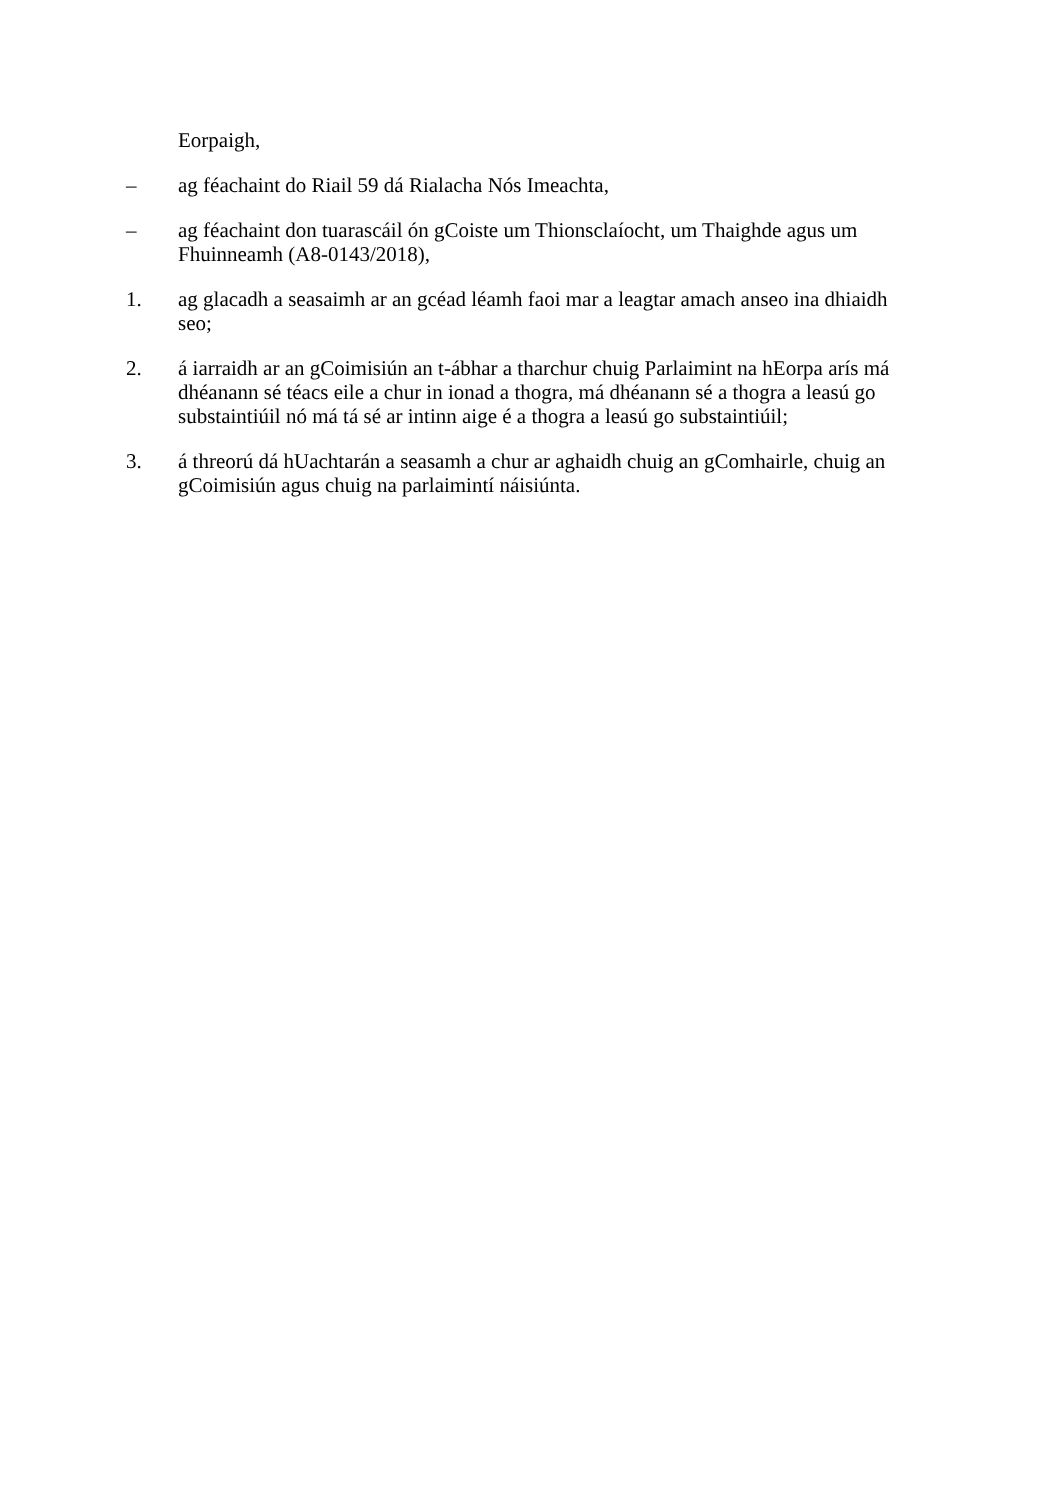Eorpaigh,
– ag féachaint do Riail 59 dá Rialacha Nós Imeachta,
– ag féachaint don tuarascáil ón gCoiste um Thionsclaíocht, um Thaighde agus um Fhuinneamh (A8-0143/2018),
1. ag glacadh a seasaimh ar an gcéad léamh faoi mar a leagtar amach anseo ina dhiaidh seo;
2. á iarraidh ar an gCoimisiún an t-ábhar a tharchur chuig Parlaimint na hEorpa arís má dhéanann sé téacs eile a chur in ionad a thogra, má dhéanann sé a thogra a leasú go substaintiúil nó má tá sé ar intinn aige é a thogra a leasú go substaintiúil;
3. á threorú dá hUachtarán a seasamh a chur ar aghaidh chuig an gComhairle, chuig an gCoimisiún agus chuig na parlaimintí náisiúnta.